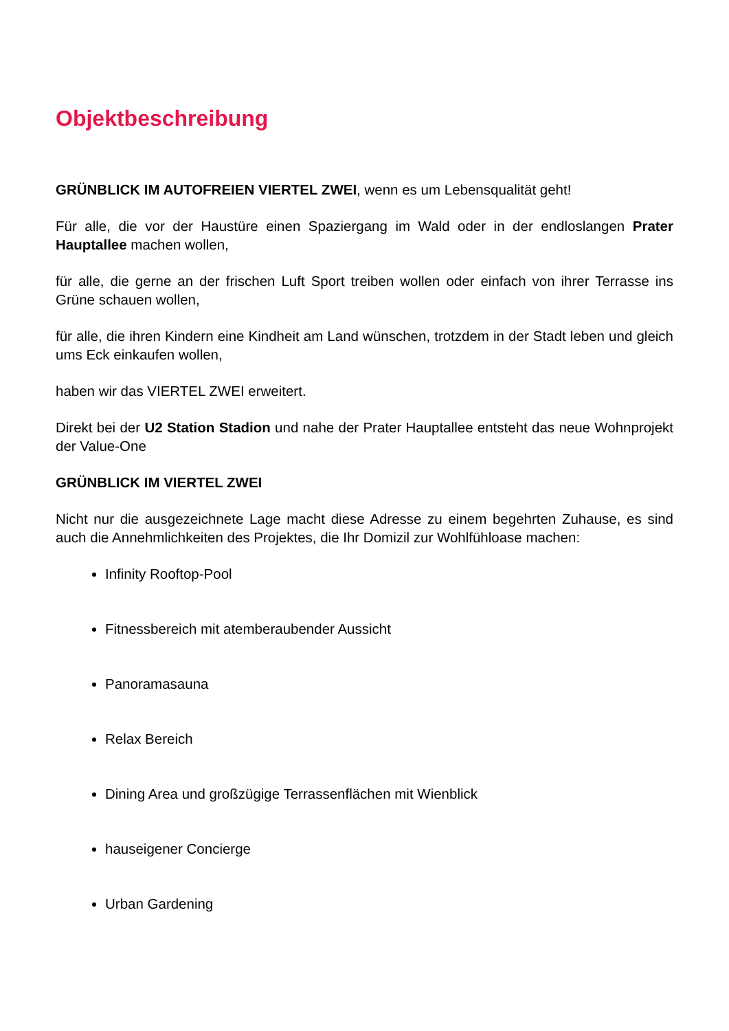Objektbeschreibung
GRÜNBLICK IM AUTOFREIEN VIERTEL ZWEI, wenn es um Lebensqualität geht!
Für alle, die vor der Haustüre einen Spaziergang im Wald oder in der endloslangen Prater Hauptallee machen wollen,
für alle, die gerne an der frischen Luft Sport treiben wollen oder einfach von ihrer Terrasse ins Grüne schauen wollen,
für alle, die ihren Kindern eine Kindheit am Land wünschen, trotzdem in der Stadt leben und gleich ums Eck einkaufen wollen,
haben wir das VIERTEL ZWEI erweitert.
Direkt bei der U2 Station Stadion und nahe der Prater Hauptallee entsteht das neue Wohnprojekt der Value-One
GRÜNBLICK IM VIERTEL ZWEI
Nicht nur die ausgezeichnete Lage macht diese Adresse zu einem begehrten Zuhause, es sind auch die Annehmlichkeiten des Projektes, die Ihr Domizil zur Wohlfühloase machen:
Infinity Rooftop-Pool
Fitnessbereich mit atemberaubender Aussicht
Panoramasauna
Relax Bereich
Dining Area und großzügige Terrassenflächen mit Wienblick
hauseigener Concierge
Urban Gardening